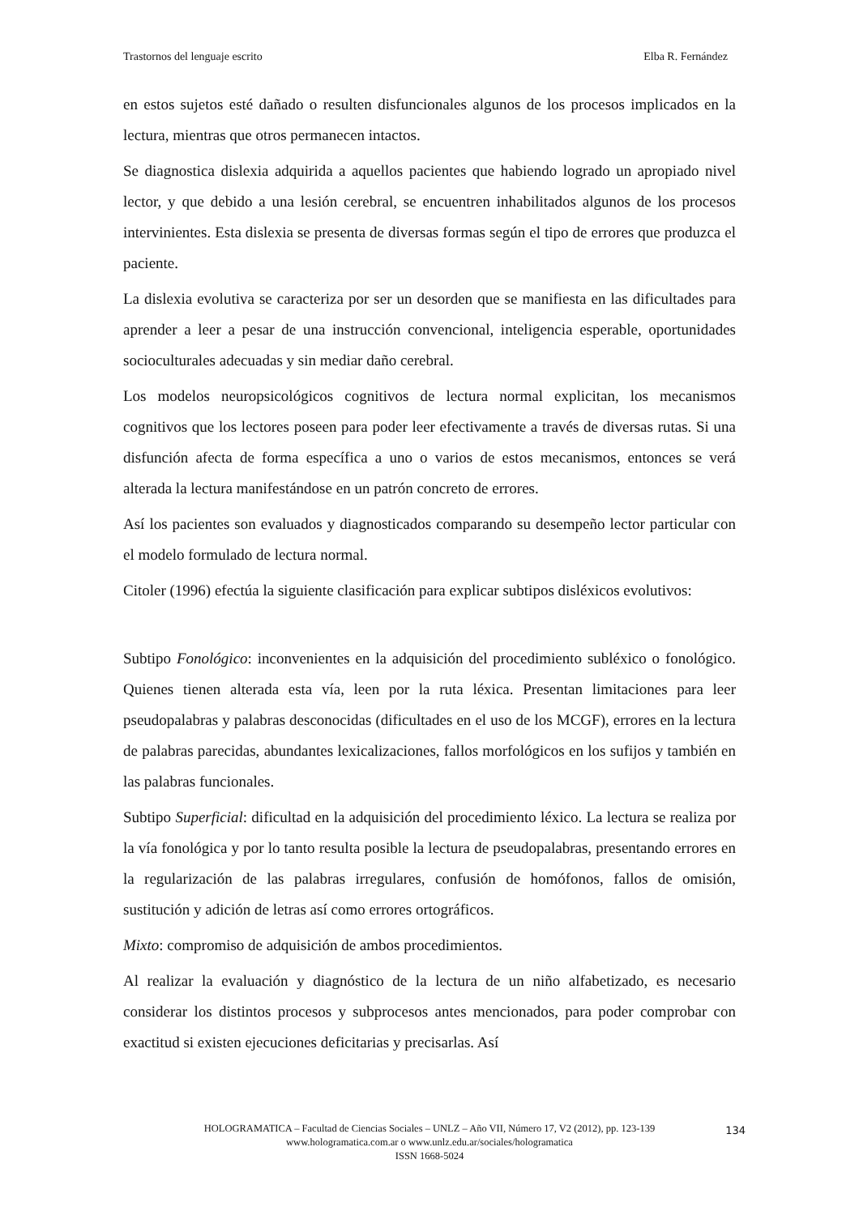Trastornos del lenguaje escrito Elba R. Fernández
en estos sujetos esté dañado o resulten disfuncionales algunos de los procesos implicados en la lectura, mientras que otros permanecen intactos.
Se diagnostica dislexia adquirida a aquellos pacientes que habiendo logrado un apropiado nivel lector, y que debido a una lesión cerebral, se encuentren inhabilitados algunos de los procesos intervinientes. Esta dislexia se presenta de diversas formas según el tipo de errores que produzca el paciente.
La dislexia evolutiva se caracteriza por ser un desorden que se manifiesta en las dificultades para aprender a leer a pesar de una instrucción convencional, inteligencia esperable, oportunidades socioculturales adecuadas y sin mediar daño cerebral.
Los modelos neuropsicológicos cognitivos de lectura normal explicitan, los mecanismos cognitivos que los lectores poseen para poder leer efectivamente a través de diversas rutas. Si una disfunción afecta de forma específica a uno o varios de estos mecanismos, entonces se verá alterada la lectura manifestándose en un patrón concreto de errores.
Así los pacientes son evaluados y diagnosticados comparando su desempeño lector particular con el modelo formulado de lectura normal.
Citoler (1996) efectúa la siguiente clasificación para explicar subtipos disléxicos evolutivos:
Subtipo Fonológico: inconvenientes en la adquisición del procedimiento subléxico o fonológico. Quienes tienen alterada esta vía, leen por la ruta léxica. Presentan limitaciones para leer pseudopalabras y palabras desconocidas (dificultades en el uso de los MCGF), errores en la lectura de palabras parecidas, abundantes lexicalizaciones, fallos morfológicos en los sufijos y también en las palabras funcionales.
Subtipo Superficial: dificultad en la adquisición del procedimiento léxico. La lectura se realiza por la vía fonológica y por lo tanto resulta posible la lectura de pseudopalabras, presentando errores en la regularización de las palabras irregulares, confusión de homófonos, fallos de omisión, sustitución y adición de letras así como errores ortográficos.
Mixto: compromiso de adquisición de ambos procedimientos.
Al realizar la evaluación y diagnóstico de la lectura de un niño alfabetizado, es necesario considerar los distintos procesos y subprocesos antes mencionados, para poder comprobar con exactitud si existen ejecuciones deficitarias y precisarlas. Así
HOLOGRAMATICA – Facultad de Ciencias Sociales – UNLZ – Año VII, Número 17, V2 (2012), pp. 123-139
www.hologramatica.com.ar o www.unlz.edu.ar/sociales/hologramatica
ISSN 1668-5024
134